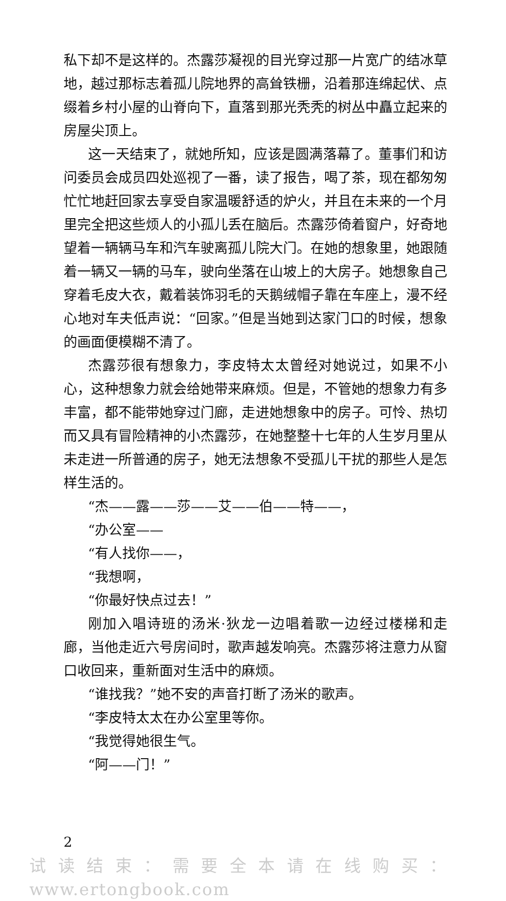私下却不是这样的。杰露莎凝视的目光穿过那一片宽广的结冰草地，越过那标志着孤儿院地界的高耸铁栅，沿着那连绵起伏、点缀着乡村小屋的山脊向下，直落到那光秃秃的树丛中矗立起来的房屋尖顶上。
这一天结束了，就她所知，应该是圆满落幕了。董事们和访问委员会成员四处巡视了一番，读了报告，喝了茶，现在都匆匆忙忙地赶回家去享受自家温暖舒适的炉火，并且在未来的一个月里完全把这些烦人的小孤儿丢在脑后。杰露莎倚着窗户，好奇地望着一辆辆马车和汽车驶离孤儿院大门。在她的想象里，她跟随着一辆又一辆的马车，驶向坐落在山坡上的大房子。她想象自己穿着毛皮大衣，戴着装饰羽毛的天鹅绒帽子靠在车座上，漫不经心地对车夫低声说：“回家。”但是当她到达家门口的时候，想象的画面便模糊不清了。
杰露莎很有想象力，李皮特太太曾经对她说过，如果不小心，这种想象力就会给她带来麻烦。但是，不管她的想象力有多丰富，都不能带她穿过门廊，走进她想象中的房子。可怜、热切而又具有冒险精神的小杰露莎，在她整整十七年的人生岁月里从未走进一所普通的房子，她无法想象不受孤儿干扰的那些人是怎样生活的。
“杰——露——莎——艾——伯——特——，
“办公室——
“有人找你——，
“我想啊，
“你最好快点过去！”
刚加入唱诗班的汤米·狄龙一边唱着歌一边经过楼梯和走廊，当他走近六号房间时，歌声越发响亮。杰露莎将注意力从窗口收回来，重新面对生活中的麻烦。
“谁找我？”她不安的声音打断了汤米的歌声。
“李皮特太太在办公室里等你。
“我觉得她很生气。
“阿——门！”
2
试读结束：需要全本请在线购买： www.ertongbook.com